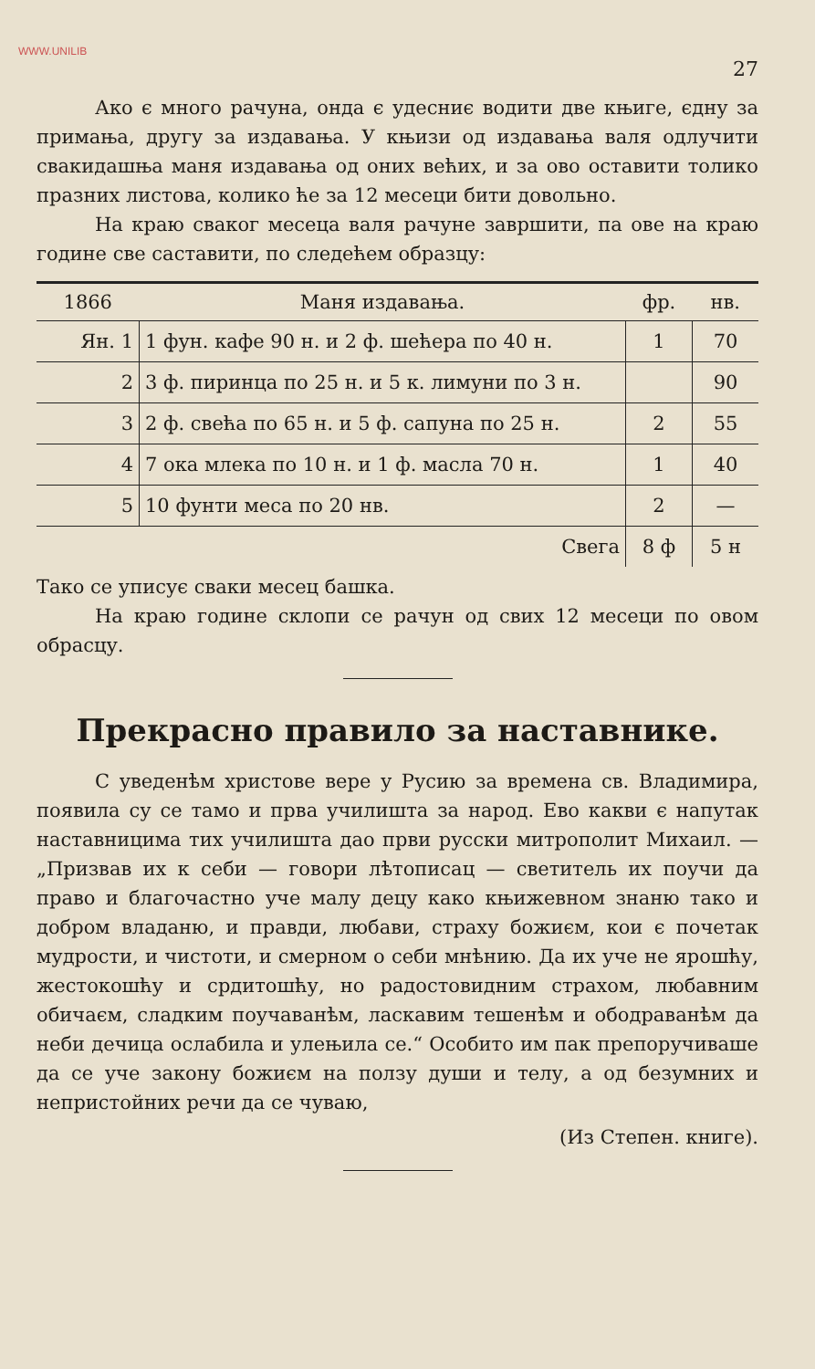WWW.UNILIB
27
Ако є много рачуна, онда є удесниє водити две књиге, єдну за примања, другу за издавања. У књизи од издавања валя одлучити свакидашња маня издавања од оних већих, и за ово оставити толико празних листова, колико ће за 12 месеци бити довольно.
На краю сваког месеца валя рачуне завршити, па ове на краю године све саставити, по следећем образцу:
| 1866 | Маня издавања. | фр. | нв. |
| --- | --- | --- | --- |
| Ян. 1 | 1 фун. кафе 90 н. и 2 ф. шећера по 40 н. | 1 | 70 |
| 2 | 3 ф. пиринца по 25 н. и 5 к. лимуни по 3 н. | | 90 |
| 3 | 2 ф. свећа по 65 н. и 5 ф. сапуна по 25 н. | 2 | 55 |
| 4 | 7 ока млека по 10 н. и 1 ф. масла 70 н. | 1 | 40 |
| 5 | 10 фунти меса по 20 нв. | 2 | — |
| | Свега | 8 ф | 5 н |
Тако се уписує сваки месец башка.
На краю године склопи се рачун од свих 12 месеци по овом обрасцу.
Прекрасно правило за наставнике.
С уведенѣм христове вере у Русию за времена св. Владимира, появила су се тамо и прва училишта за народ. Ево какви є напутак наставницима тих училишта дао први русски митрополит Михаил. — „Призвав их к себи — говори лѣтописац — светитель их поучи да право и благочастно уче малу децу како књижевном знаню тако и добром владаню, и правди, любави, страху божиєм, кои є почетак мудрости, и чистоти, и смерном о себи мнѣнию. Да их уче не ярошћу, жестокошћу и срдитошћу, но радостовидним страхом, любавним обичаєм, сладким поучаванѣм, ласкавим тешенѣм и ободраванѣм да неби дечица ослабила и улењила се.“ Особито им пак препоручиваше да се уче закону божиєм на ползу души и телу, а од безумних и непристойних речи да се чуваю,
(Из Степен. книге).